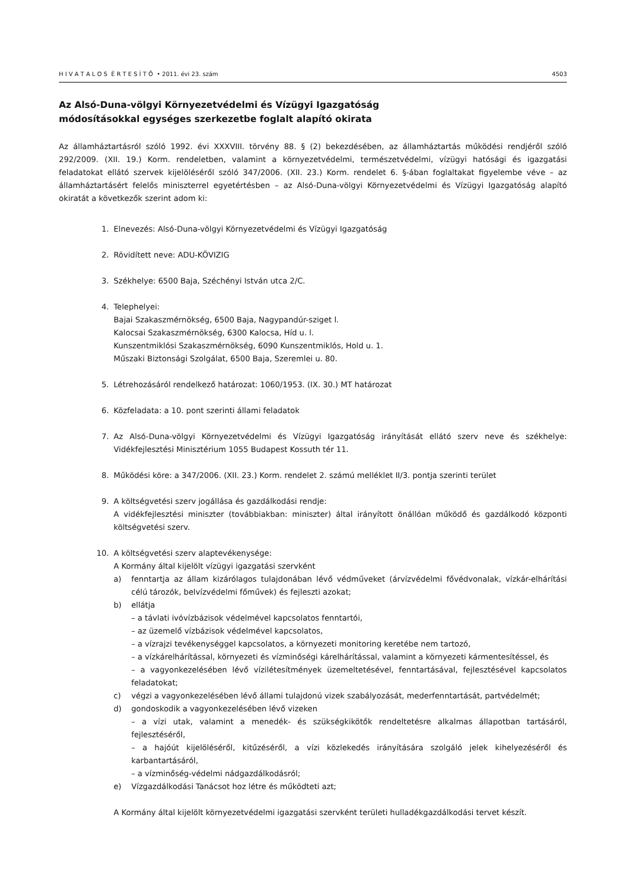H I V A T A L O S É R T E S Í T Ő • 2011. évi 23. szám 4503
Az Alsó-Duna-völgyi Környezetvédelmi és Vízügyi Igazgatóság
módosításokkal egységes szerkezetbe foglalt alapító okirata
Az államháztartásról szóló 1992. évi XXXVIII. törvény 88. § (2) bekezdésében, az államháztartás működési rendjéről szóló 292/2009. (XII. 19.) Korm. rendeletben, valamint a környezetvédelmi, természetvédelmi, vízügyi hatósági és igazgatási feladatokat ellátó szervek kijelöléséről szóló 347/2006. (XII. 23.) Korm. rendelet 6. §-ában foglaltakat figyelembe véve – az államháztartásért felelős miniszterrel egyetértésben – az Alsó-Duna-völgyi Környezetvédelmi és Vízügyi Igazgatóság alapító okiratát a következők szerint adom ki:
1. Elnevezés: Alsó-Duna-völgyi Környezetvédelmi és Vízügyi Igazgatóság
2. Rövidített neve: ADU-KÖVIZIG
3. Székhelye: 6500 Baja, Széchényi István utca 2/C.
4. Telephelyei:
Bajai Szakaszmérnökség, 6500 Baja, Nagypandúr-sziget l.
Kalocsai Szakaszmérnökség, 6300 Kalocsa, Híd u. l.
Kunszentmiklósi Szakaszmérnökség, 6090 Kunszentmiklós, Hold u. 1.
Műszaki Biztonsági Szolgálat, 6500 Baja, Szeremlei u. 80.
5. Létrehozásáról rendelkező határozat: 1060/1953. (IX. 30.) MT határozat
6. Közfeladata: a 10. pont szerinti állami feladatok
7. Az Alsó-Duna-völgyi Környezetvédelmi és Vízügyi Igazgatóság irányítását ellátó szerv neve és székhelye: Vidékfejlesztési Minisztérium 1055 Budapest Kossuth tér 11.
8. Működési köre: a 347/2006. (XII. 23.) Korm. rendelet 2. számú melléklet II/3. pontja szerinti terület
9. A költségvetési szerv jogállása és gazdálkodási rendje:
A vidékfejlesztési miniszter (továbbiakban: miniszter) által irányított önállóan működő és gazdálkodó központi költségvetési szerv.
10. A költségvetési szerv alaptevékenysége:
A Kormány által kijelölt vízügyi igazgatási szervként
a) fenntartja az állam kizárólagos tulajdonában lévő védműveket (árvízvédelmi fővédvonalak, vízkár-elhárítási célú tározók, belvízvédelmi főművek) és fejleszti azokat;
b) ellátja
– a távlati ivóvízbázisok védelmével kapcsolatos fenntartói,
– az üzemelő vízbázisok védelmével kapcsolatos,
– a vízrajzi tevékenységgel kapcsolatos, a környezeti monitoring keretébe nem tartozó,
– a vízkárelhárítással, környezeti és vízminőségi kárelhárítással, valamint a környezeti kármentesítéssel, és
– a vagyonkezelésében lévő vízilétesítmények üzemeltetésével, fenntartásával, fejlesztésével kapcsolatos feladatokat;
c) végzi a vagyonkezelésében lévő állami tulajdonú vizek szabályozását, mederfenntartását, partvédelmét;
d) gondoskodik a vagyonkezelésében lévő vizeken
– a vízi utak, valamint a menedék- és szükségkikötők rendeltetésre alkalmas állapotban tartásáról, fejlesztéséről,
– a hajóút kijelöléséről, kitűzéséről, a vízi közlekedés irányítására szolgáló jelek kihelyezéséről és karbantartásáról,
– a vízminőség-védelmi nádgazdálkodásról;
e) Vízgazdálkodási Tanácsot hoz létre és működteti azt;
A Kormány által kijelölt környezetvédelmi igazgatási szervként területi hulladékgazdálkodási tervet készít.